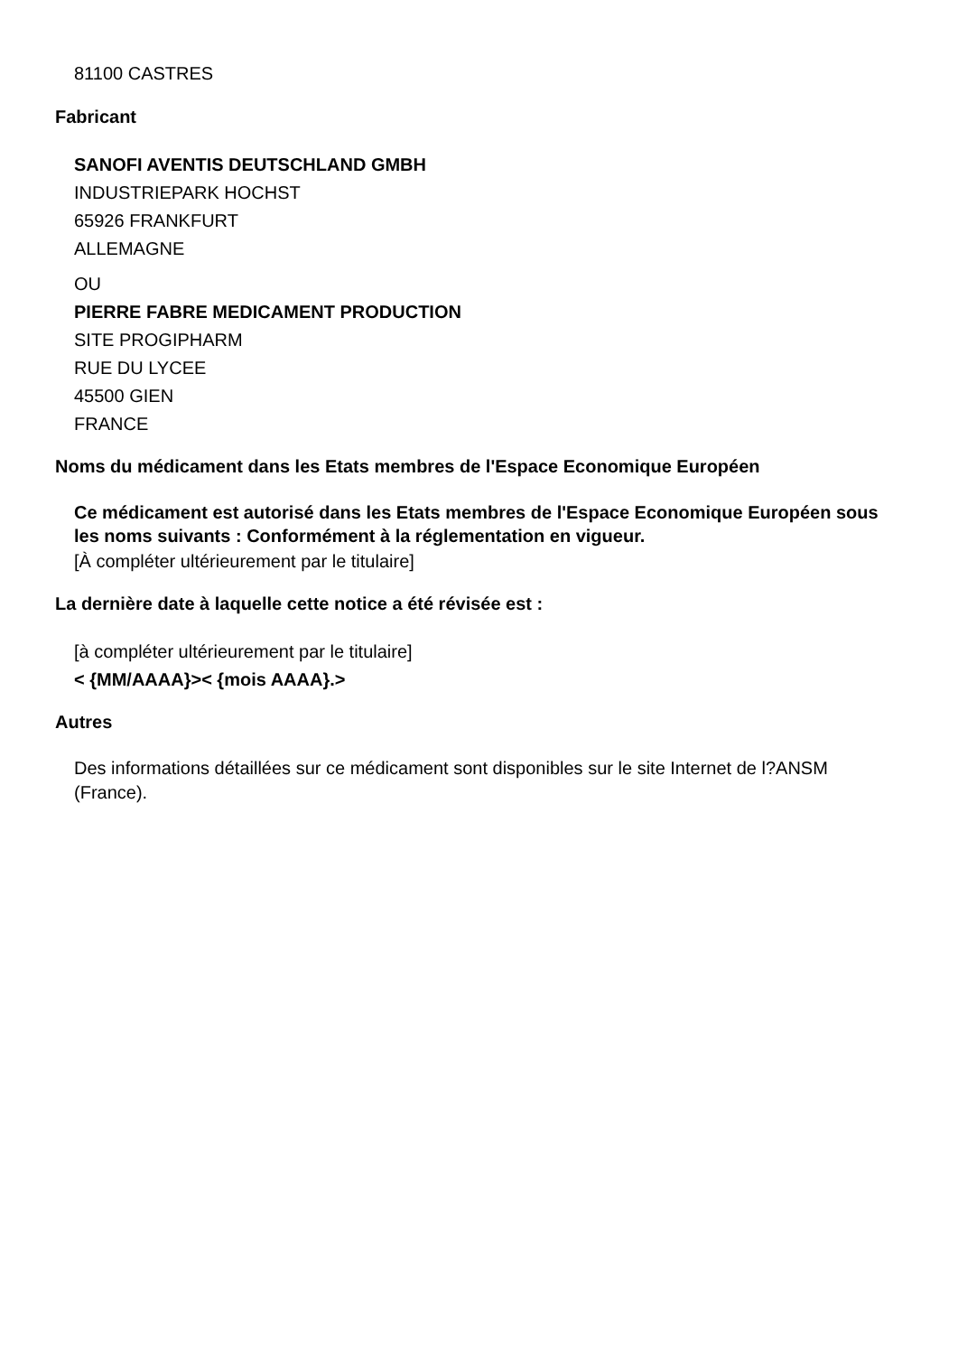81100 CASTRES
Fabricant
SANOFI AVENTIS DEUTSCHLAND GMBH
INDUSTRIEPARK HOCHST
65926 FRANKFURT
ALLEMAGNE
OU
PIERRE FABRE MEDICAMENT PRODUCTION
SITE PROGIPHARM
RUE DU LYCEE
45500 GIEN
FRANCE
Noms du médicament dans les Etats membres de l'Espace Economique Européen
Ce médicament est autorisé dans les Etats membres de l'Espace Economique Européen sous les noms suivants : Conformément à la réglementation en vigueur.
[À compléter ultérieurement par le titulaire]
La dernière date à laquelle cette notice a été révisée est :
[à compléter ultérieurement par le titulaire]
< {MM/AAAA}>< {mois AAAA}.>
Autres
Des informations détaillées sur ce médicament sont disponibles sur le site Internet de l?ANSM (France).